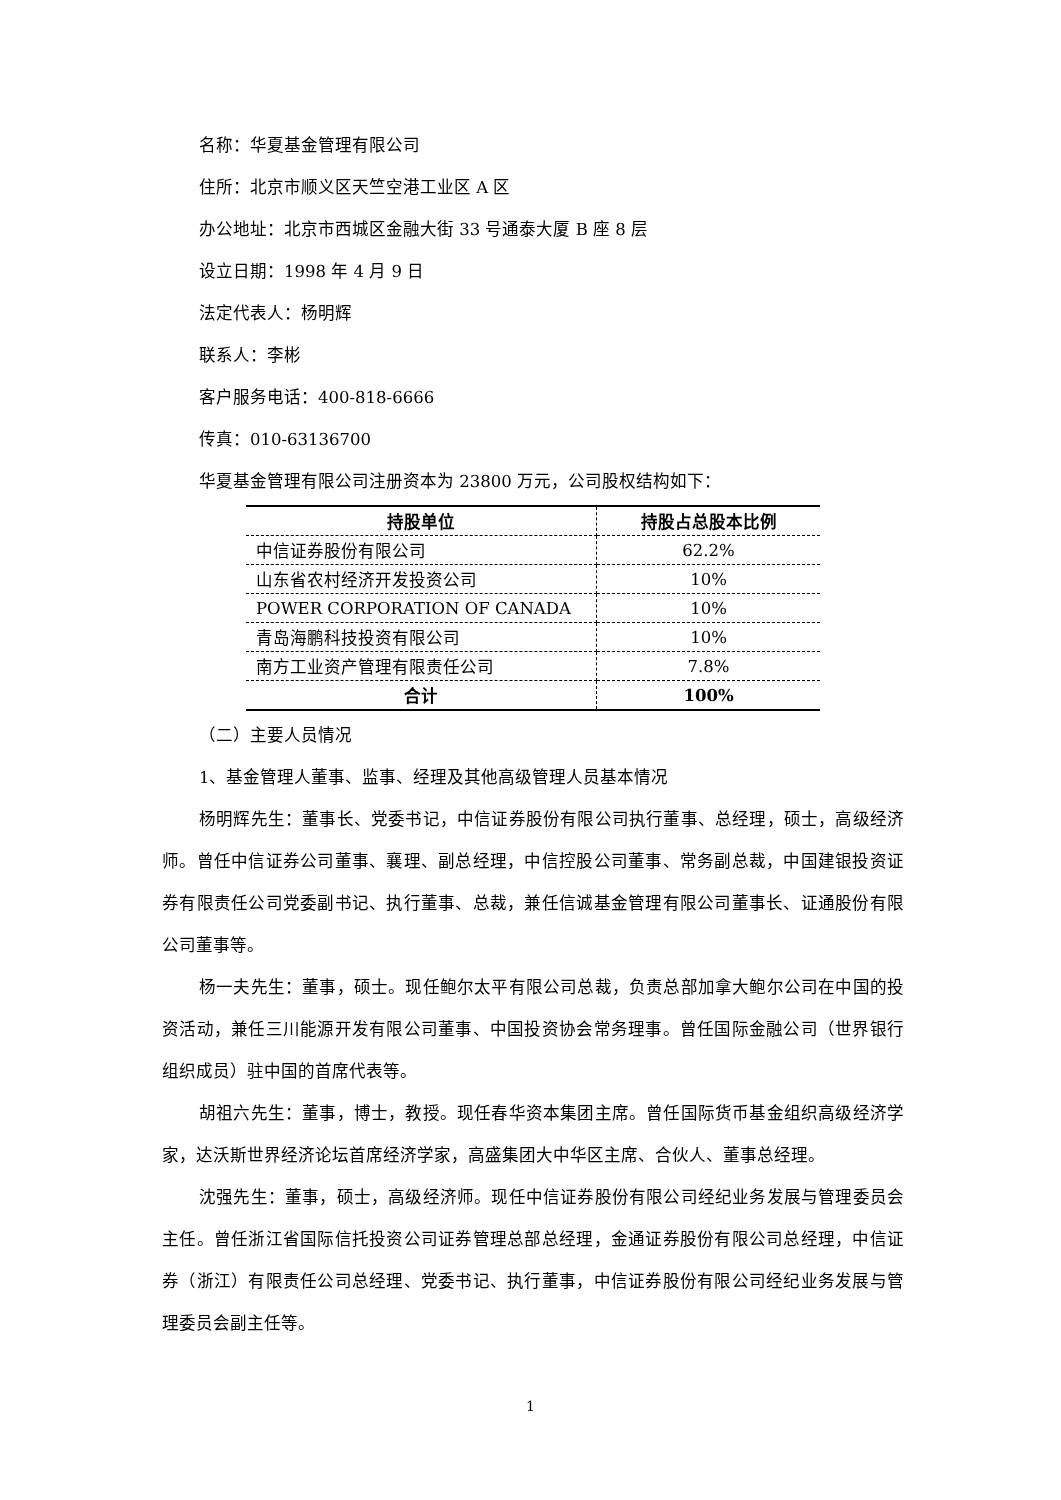名称：华夏基金管理有限公司
住所：北京市顺义区天竺空港工业区 A 区
办公地址：北京市西城区金融大街 33 号通泰大厦 B 座 8 层
设立日期：1998 年 4 月 9 日
法定代表人：杨明辉
联系人：李彬
客户服务电话：400-818-6666
传真：010-63136700
华夏基金管理有限公司注册资本为 23800 万元，公司股权结构如下：
| 持股单位 | 持股占总股本比例 |
| --- | --- |
| 中信证券股份有限公司 | 62.2% |
| 山东省农村经济开发投资公司 | 10% |
| POWER CORPORATION OF CANADA | 10% |
| 青岛海鹏科技投资有限公司 | 10% |
| 南方工业资产管理有限责任公司 | 7.8% |
| 合计 | 100% |
（二）主要人员情况
1、基金管理人董事、监事、经理及其他高级管理人员基本情况
杨明辉先生：董事长、党委书记，中信证券股份有限公司执行董事、总经理，硕士，高级经济师。曾任中信证券公司董事、襄理、副总经理，中信控股公司董事、常务副总裁，中国建银投资证券有限责任公司党委副书记、执行董事、总裁，兼任信诚基金管理有限公司董事长、证通股份有限公司董事等。
杨一夫先生：董事，硕士。现任鲍尔太平有限公司总裁，负责总部加拿大鲍尔公司在中国的投资活动，兼任三川能源开发有限公司董事、中国投资协会常务理事。曾任国际金融公司（世界银行组织成员）驻中国的首席代表等。
胡祖六先生：董事，博士，教授。现任春华资本集团主席。曾任国际货币基金组织高级经济学家，达沃斯世界经济论坛首席经济学家，高盛集团大中华区主席、合伙人、董事总经理。
沈强先生：董事，硕士，高级经济师。现任中信证券股份有限公司经纪业务发展与管理委员会主任。曾任浙江省国际信托投资公司证券管理总部总经理，金通证券股份有限公司总经理，中信证券（浙江）有限责任公司总经理、党委书记、执行董事，中信证券股份有限公司经纪业务发展与管理委员会副主任等。
1